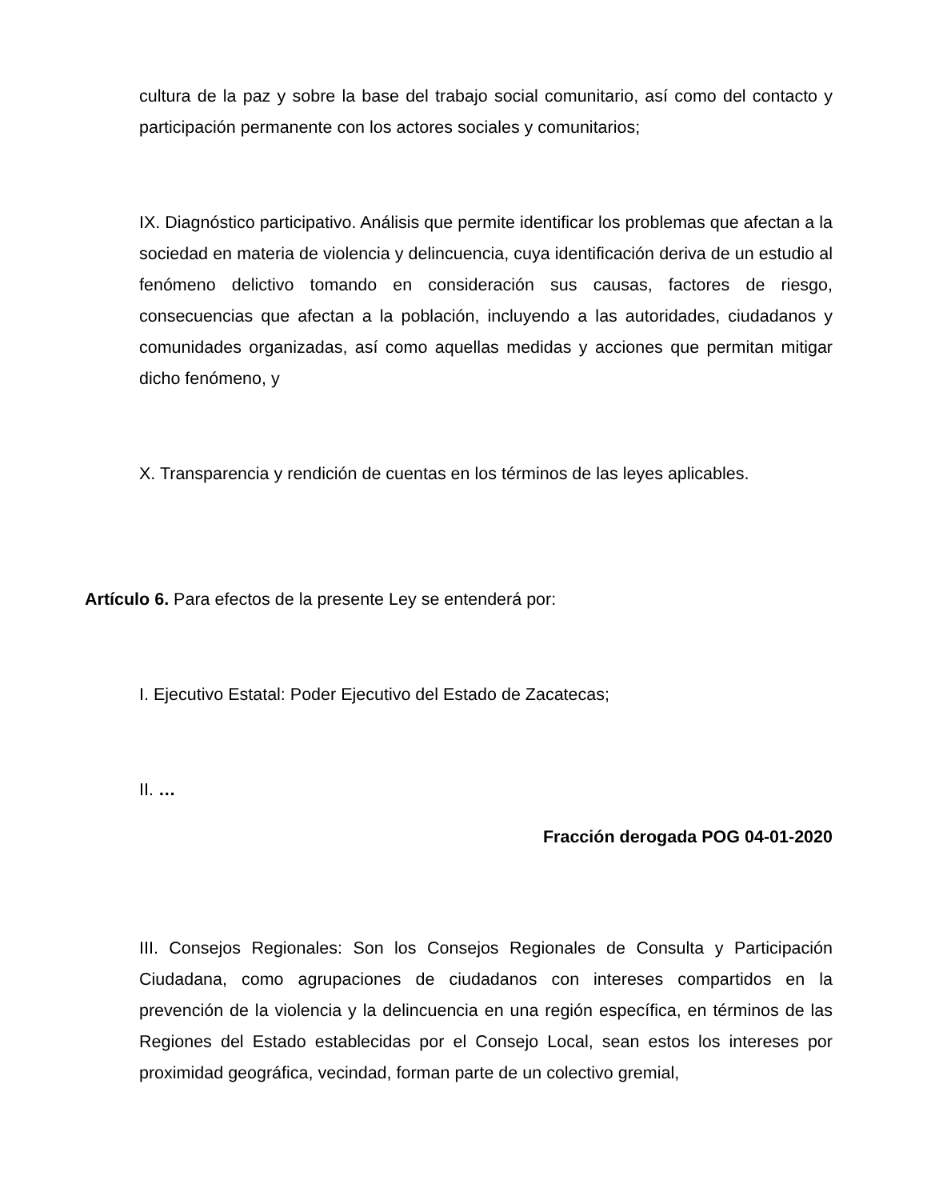cultura de la paz y sobre la base del trabajo social comunitario, así como del contacto y participación permanente con los actores sociales y comunitarios;
IX. Diagnóstico participativo. Análisis que permite identificar los problemas que afectan a la sociedad en materia de violencia y delincuencia, cuya identificación deriva de un estudio al fenómeno delictivo tomando en consideración sus causas, factores de riesgo, consecuencias que afectan a la población, incluyendo a las autoridades, ciudadanos y comunidades organizadas, así como aquellas medidas y acciones que permitan mitigar dicho fenómeno, y
X. Transparencia y rendición de cuentas en los términos de las leyes aplicables.
Artículo 6. Para efectos de la presente Ley se entenderá por:
I. Ejecutivo Estatal: Poder Ejecutivo del Estado de Zacatecas;
II. …
Fracción derogada POG 04-01-2020
III. Consejos Regionales: Son los Consejos Regionales de Consulta y Participación Ciudadana, como agrupaciones de ciudadanos con intereses compartidos en la prevención de la violencia y la delincuencia en una región específica, en términos de las Regiones del Estado establecidas por el Consejo Local, sean estos los intereses por proximidad geográfica, vecindad, forman parte de un colectivo gremial,